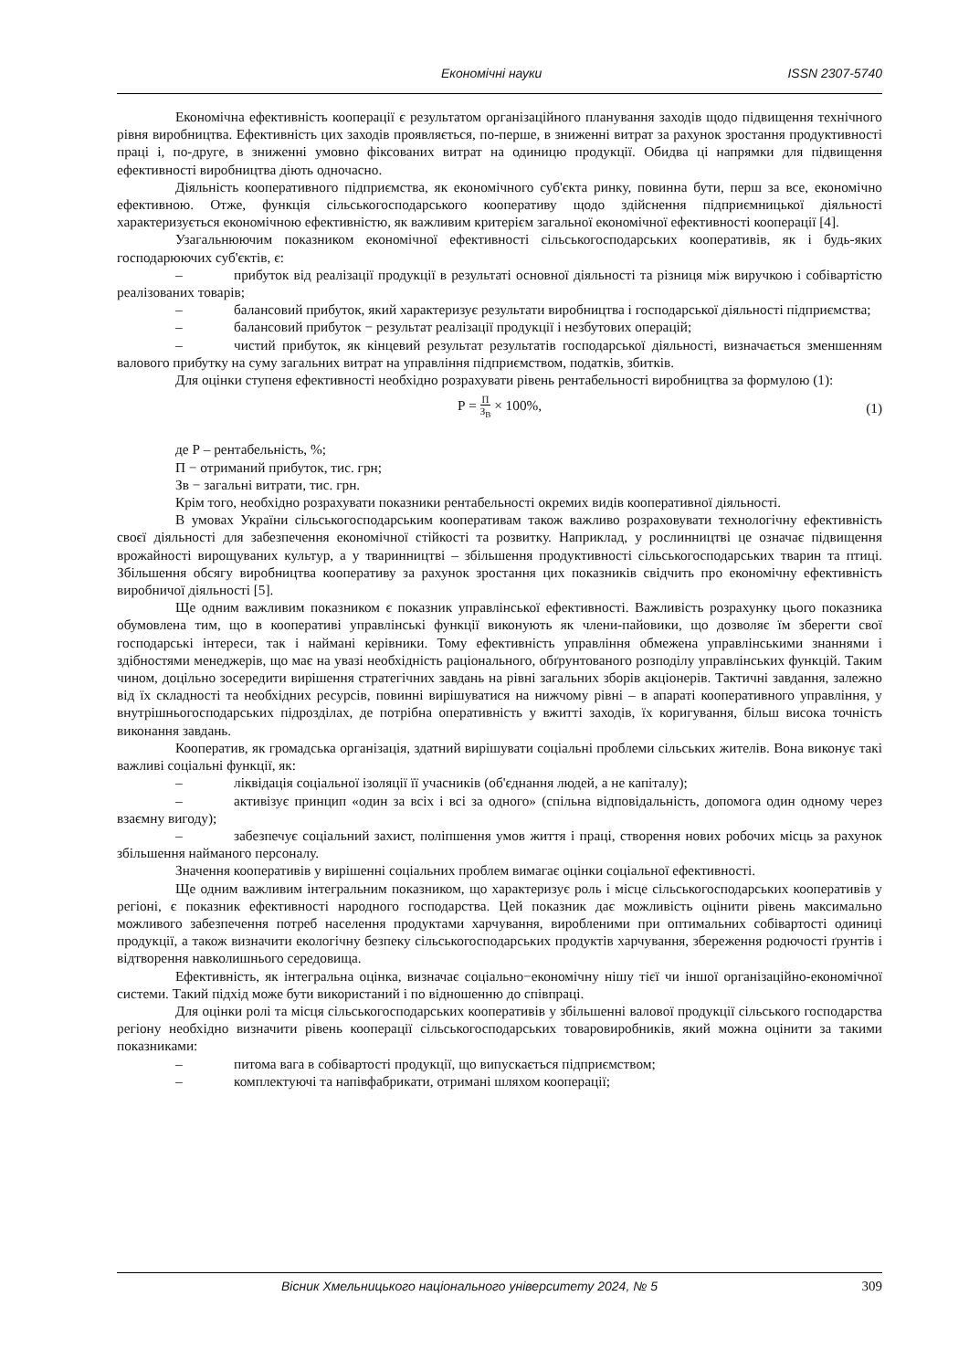Економічні науки ISSN 2307-5740
Економічна ефективність кооперації є результатом організаційного планування заходів щодо підвищення технічного рівня виробництва. Ефективність цих заходів проявляється, по-перше, в зниженні витрат за рахунок зростання продуктивності праці і, по-друге, в зниженні умовно фіксованих витрат на одиницю продукції. Обидва ці напрямки для підвищення ефективності виробництва діють одночасно.
Діяльність кооперативного підприємства, як економічного суб'єкта ринку, повинна бути, перш за все, економічно ефективною. Отже, функція сільськогосподарського кооперативу щодо здійснення підприємницької діяльності характеризується економічною ефективністю, як важливим критерієм загальної економічної ефективності кооперації [4].
Узагальнюючим показником економічної ефективності сільськогосподарських кооперативів, як і будь-яких господарюючих суб'єктів, є:
– прибуток від реалізації продукції в результаті основної діяльності та різниця між виручкою і собівартістю реалізованих товарів;
– балансовий прибуток, який характеризує результати виробництва і господарської діяльності підприємства;
– балансовий прибуток − результат реалізації продукції і незбутових операцій;
– чистий прибуток, як кінцевий результат результатів господарської діяльності, визначається зменшенням валового прибутку на суму загальних витрат на управління підприємством, податків, збитків.
Для оцінки ступеня ефективності необхідно розрахувати рівень рентабельності виробництва за формулою (1):
Р = П З<sub>В</sub> × 100%,
(1)
де Р – рентабельність, %;
П − отриманий прибуток, тис. грн;
Зв − загальні витрати, тис. грн.
Крім того, необхідно розрахувати показники рентабельності окремих видів кооперативної діяльності.
В умовах України сільськогосподарським кооперативам також важливо розраховувати технологічну ефективність своєї діяльності для забезпечення економічної стійкості та розвитку. Наприклад, у рослинництві це означає підвищення врожайності вирощуваних культур, а у тваринництві – збільшення продуктивності сільськогосподарських тварин та птиці. Збільшення обсягу виробництва кооперативу за рахунок зростання цих показників свідчить про економічну ефективність виробничої діяльності [5].
Ще одним важливим показником є показник управлінської ефективності. Важливість розрахунку цього показника обумовлена тим, що в кооперативі управлінські функції виконують як члени-пайовики, що дозволяє їм зберегти свої господарські інтереси, так і наймані керівники. Тому ефективність управління обмежена управлінськими знаннями і здібностями менеджерів, що має на увазі необхідність раціонального, обґрунтованого розподілу управлінських функцій. Таким чином, доцільно зосередити вирішення стратегічних завдань на рівні загальних зборів акціонерів. Тактичні завдання, залежно від їх складності та необхідних ресурсів, повинні вирішуватися на нижчому рівні – в апараті кооперативного управління, у внутрішньогосподарських підрозділах, де потрібна оперативність у вжитті заходів, їх коригування, більш висока точність виконання завдань.
Кооператив, як громадська організація, здатний вирішувати соціальні проблеми сільських жителів. Вона виконує такі важливі соціальні функції, як:
– ліквідація соціальної ізоляції її учасників (об'єднання людей, а не капіталу);
– активізує принцип «один за всіх і всі за одного» (спільна відповідальність, допомога один одному через взаємну вигоду);
– забезпечує соціальний захист, поліпшення умов життя і праці, створення нових робочих місць за рахунок збільшення найманого персоналу.
Значення кооперативів у вирішенні соціальних проблем вимагає оцінки соціальної ефективності.
Ще одним важливим інтегральним показником, що характеризує роль і місце сільськогосподарських кооперативів у регіоні, є показник ефективності народного господарства. Цей показник дає можливість оцінити рівень максимально можливого забезпечення потреб населення продуктами харчування, виробленими при оптимальних собівартості одиниці продукції, а також визначити екологічну безпеку сільськогосподарських продуктів харчування, збереження родючості ґрунтів і відтворення навколишнього середовища.
Ефективність, як інтегральна оцінка, визначає соціально−економічну нішу тієї чи іншої організаційно-економічної системи. Такий підхід може бути використаний і по відношенню до співпраці.
Для оцінки ролі та місця сільськогосподарських кооперативів у збільшенні валової продукції сільського господарства регіону необхідно визначити рівень кооперації сільськогосподарських товаровиробників, який можна оцінити за такими показниками:
– питома вага в собівартості продукції, що випускається підприємством;
– комплектуючі та напівфабрикати, отримані шляхом кооперації;
Вісник Хмельницького національного університету 2024, № 5 309